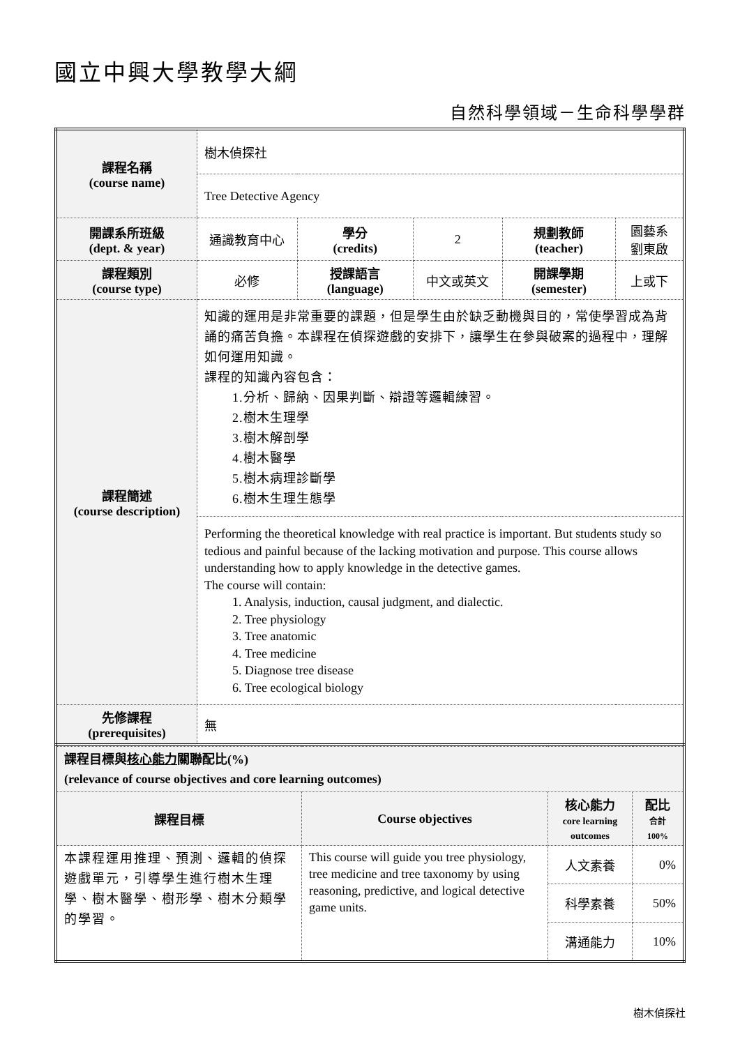國立中興大學教學大綱
自然科學領域－生命科學學群
| 課程名稱 (course name) | 樹木偵探社 | | | | |
| | Tree Detective Agency | | | | |
| 開課系所班級 (dept. & year) | 通識教育中心 | 學分 (credits) | 2 | 規劃教師 (teacher) | 園藝系 劉東啟 |
| 課程類別 (course type) | 必修 | 授課語言 (language) | 中文或英文 | 開課學期 (semester) | 上或下 |
| 課程簡述 (course description) | 知識的運用是非常重要的課題，但是學生由於缺乏動機與目的，常使學習成為背誦的痛苦負擔。本課程在偵探遊戲的安排下，讓學生在參與破案的過程中，理解如何運用知識。 課程的知識內容包含： 1.分析、歸納、因果判斷、辯證等邏輯練習。 2.樹木生理學 3.樹木解剖學 4.樹木醫學 5.樹木病理診斷學 6.樹木生理生態學 | | | | |
| | Performing the theoretical knowledge with real practice is important. But students study so tedious and painful because of the lacking motivation and purpose. This course allows understanding how to apply knowledge in the detective games. The course will contain: 1. Analysis, induction, causal judgment, and dialectic. 2. Tree physiology 3. Tree anatomic 4. Tree medicine 5. Diagnose tree disease 6. Tree ecological biology | | | | |
| 先修課程 (prerequisites) | 無 | | | | |
| 課程目標與 核心能力 關聯配比(%) (relevance of course objectives and core learning outcomes) | | | |
| 課程目標 | Course objectives | 核心能力 core learning outcomes | 配比 合計 100% |
| 本課程運用推理、預測、邏輯的偵探遊戲單元，引導學生進行樹木生理學、樹木醫學、樹形學、樹木分類學的學習。 | This course will guide you tree physiology, tree medicine and tree taxonomy by using reasoning, predictive, and logical detective game units. | 人文素養 | 0% |
| | | 科學素養 | 50% |
| | | 溝通能力 | 10% |
樹木偵探社